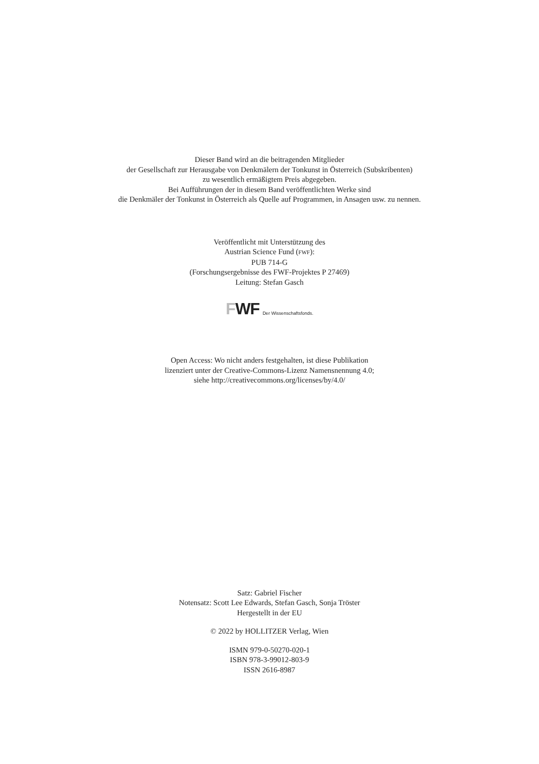Dieser Band wird an die beitragenden Mitglieder
der Gesellschaft zur Herausgabe von Denkmälern der Tonkunst in Österreich (Subskribenten)
zu wesentlich ermäßigtem Preis abgegeben.
Bei Aufführungen der in diesem Band veröffentlichten Werke sind
die Denkmäler der Tonkunst in Österreich als Quelle auf Programmen, in Ansagen usw. zu nennen.
Veröffentlicht mit Unterstützung des
Austrian Science Fund (FWF):
PUB 714-G
(Forschungsergebnisse des FWF-Projektes P 27469)
Leitung: Stefan Gasch
FWF Der Wissenschaftsfonds.
Open Access: Wo nicht anders festgehalten, ist diese Publikation
lizenziert unter der Creative-Commons-Lizenz Namensnennung 4.0;
siehe http://creativecommons.org/licenses/by/4.0/
Satz: Gabriel Fischer
Notensatz: Scott Lee Edwards, Stefan Gasch, Sonja Tröster
Hergestellt in der EU
© 2022 by HOLLITZER Verlag, Wien
ISMN 979-0-50270-020-1
ISBN 978-3-99012-803-9
ISSN 2616-8987